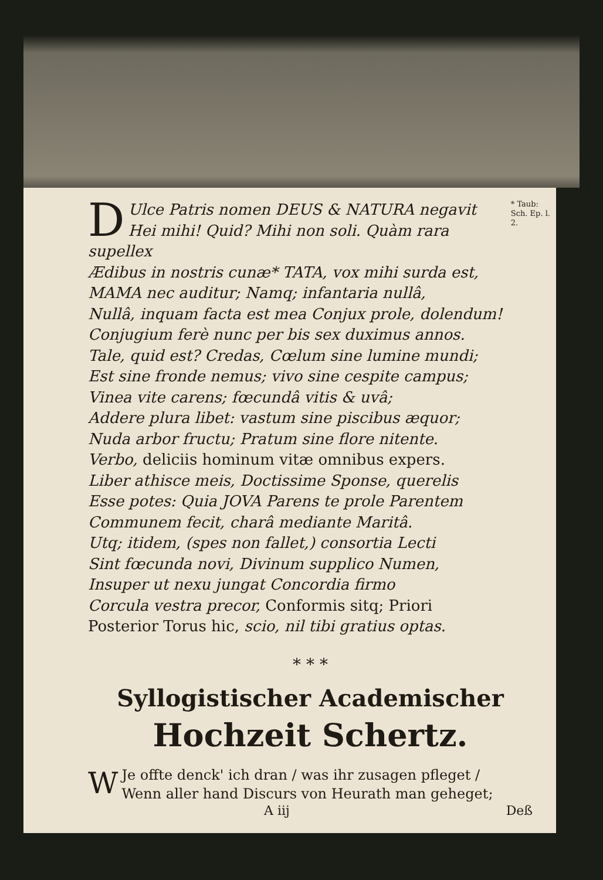D * Taub:
Sch. Ep. l.
2. Ulce Patris nomen DEUS & NATURA negavit
Hei mihi! Quid? Mihi non soli. Quàm rara supellex
Ædibus in nostris cunæ* TATA, vox mihi surda est,
MAMA nec auditur; Namq; infantaria nullâ,
Nullâ, inquam facta est mea Conjux prole, dolendum!
Conjugium ferè nunc per bis sex duximus annos.
Tale, quid est? Credas, Cœlum sine lumine mundi;
Est sine fronde nemus; vivo sine cespite campus;
Vinea vite carens; fœcundâ vitis & uvâ;
Addere plura libet: vastum sine piscibus æquor;
Nuda arbor fructu; Pratum sine flore nitente.
Verbo, deliciis hominum vitæ omnibus expers.
Liber athisce meis, Doctissime Sponse, querelis
Esse potes: Quia JOVA Parens te prole Parentem
Communem fecit, charâ mediante Maritâ.
Utq; itidem, (spes non fallet,) consortia Lecti
Sint fœcunda novi, Divinum supplico Numen,
Insuper ut nexu jungat Concordia firmo
Corcula vestra precor, Conformis sitq; Priori
Posterior Torus hic, scio, nil tibi gratius optas.
* * *
Syllogistischer Academischer
Hochzeit Schertz.
WJe offte denck' ich dran / was ihr zusagen pfleget /
Wenn aller hand Discurs von Heurath man geheget;
A iij Deß